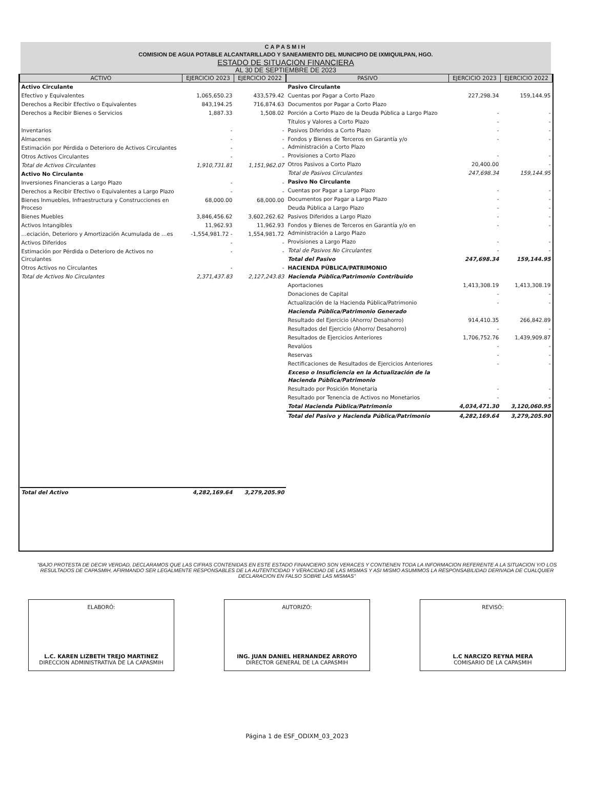CAPASMIH
COMISION DE AGUA POTABLE ALCANTARILLADO Y SANEAMIENTO DEL MUNICIPIO DE IXMIQUILPAN, HGO.
ESTADO DE SITUACION FINANCIERA
AL 30 DE SEPTIEMBRE DE 2023
| ACTIVO | EJERCICIO 2023 | EJERCICIO 2022 |
| --- | --- | --- |
| Activo Circulante | | |
| Efectivo y Equivalentes | 1,065,650.23 | 433,579.42 |
| Derechos a Recibir Efectivo o Equivalentes | 843,194.25 | 716,874.63 |
| Derechos a Recibir Bienes o Servicios | 1,887.33 | 1,508.02 |
| Inventarios | - | - |
| Almacenes | - | - |
| Estimación por Pérdida o Deterioro de Activos Circulantes | - | - |
| Otros Activos Circulantes | - | - |
| Total de Activos Circulantes | 1,910,731.81 | 1,151,962.07 |
| Activo No Circulante | | |
| Inversiones Financieras a Largo Plazo | - | - |
| Derechos a Recibir Efectivo o Equivalentes a Largo Plazo | - | - |
| Bienes Inmuebles, Infraestructura y Construcciones en Proceso | 68,000.00 | 68,000.00 |
| Bienes Muebles | 3,846,456.62 | 3,602,262.62 |
| Activos Intangibles | 11,962.93 | 11,962.93 |
| …eciación, Deterioro y Amortización Acumulada de …es | -1,554,981.72 - | 1,554,981.72 |
| Activos Diferidos | - | - |
| Estimación por Pérdida o Deterioro de Activos no Circulantes | - | - |
| Otros Activos no Circulantes | - | - |
| Total de Activos No Circulantes | 2,371,437.83 | 2,127,243.83 |
| Total del Activo | 4,282,169.64 | 3,279,205.90 |
| PASIVO | EJERCICIO 2023 | EJERCICIO 2022 |
| --- | --- | --- |
| Pasivo Circulante | | |
| Cuentas por Pagar a Corto Plazo | 227,298.34 | 159,144.95 |
| Documentos por Pagar a Corto Plazo | | |
| Porción a Corto Plazo de la Deuda Pública a Largo Plazo | - | - |
| Títulos y Valores a Corto Plazo | - | - |
| Pasivos Diferidos a Corto Plazo | - | - |
| Fondos y Bienes de Terceros en Garantía y/o Administración a Corto Plazo | - | - |
| Provisiones a Corto Plazo | - | - |
| Otros Pasivos a Corto Plazo | 20,400.00 | - |
| Total de Pasivos Circulantes | 247,698.34 | 159,144.95 |
| Pasivo No Circulante | | |
| Cuentas por Pagar a Largo Plazo | - | - |
| Documentos por Pagar a Largo Plazo | - | - |
| Deuda Pública a Largo Plazo | - | - |
| Pasivos Diferidos a Largo Plazo | - | - |
| Fondos y Bienes de Terceros en Garantía y/o en Administración a Largo Plazo | - | - |
| Provisiones a Largo Plazo | - | - |
| Total de Pasivos No Circulantes | - | - |
| Total del Pasivo | 247,698.34 | 159,144.95 |
| HACIENDA PÚBLICA/PATRIMONIO | | |
| Hacienda Pública/Patrimonio Contribuido | | |
| Aportaciones | 1,413,308.19 | 1,413,308.19 |
| Donaciones de Capital | - | - |
| Actualización de la Hacienda Pública/Patrimonio | - | - |
| Hacienda Pública/Patrimonio Generado | | |
| Resultado del Ejercicio (Ahorro/ Desahorro) | 914,410.35 | 266,842.89 |
| Resultados del Ejercicio (Ahorro/ Desahorro) | - | - |
| Resultados de Ejercicios Anteriores | 1,706,752.76 | 1,439,909.87 |
| Revalúos | - | - |
| Reservas | - | - |
| Rectificaciones de Resultados de Ejercicios Anteriores | - | - |
| Exceso o Insuficiencia en la Actualización de la Hacienda Pública/Patrimonio | | |
| Resultado por Posición Monetaria | - | - |
| Resultado por Tenencia de Activos no Monetarios | - | - |
| Total Hacienda Pública/Patrimonio | 4,034,471.30 | 3,120,060.95 |
| Total del Pasivo y Hacienda Pública/Patrimonio | 4,282,169.64 | 3,279,205.90 |
"BAJO PROTESTA DE DECIR VERDAD, DECLARAMOS QUE LAS CIFRAS CONTENIDAS EN ESTE ESTADO FINANCIERO SON VERACES Y CONTIENEN TODA LA INFORMACION REFERENTE A LA SITUACION Y/O LOS RESULTADOS DE CAPASMIH, AFIRMANDO SER LEGALMENTE RESPONSABLES DE LA AUTENTICIDAD Y VERACIDAD DE LAS MISMAS Y ASI MISMO ASUMIMOS LA RESPONSABILIDAD DERIVADA DE CUALQUIER DECLARACION EN FALSO SOBRE LAS MISMAS"
ELABORÓ:
L.C. KAREN LIZBETH TREJO MARTINEZ
DIRECCION ADMINISTRATIVA DE LA CAPASMIH
AUTORIZÓ:
ING. JUAN DANIEL HERNANDEZ ARROYO
DIRECTOR GENERAL DE LA CAPASMIH
REVISÓ:
L.C NARCIZO REYNA MERA
COMISARIO DE LA CAPASMIH
Página 1 de ESF_ODIXM_03_2023